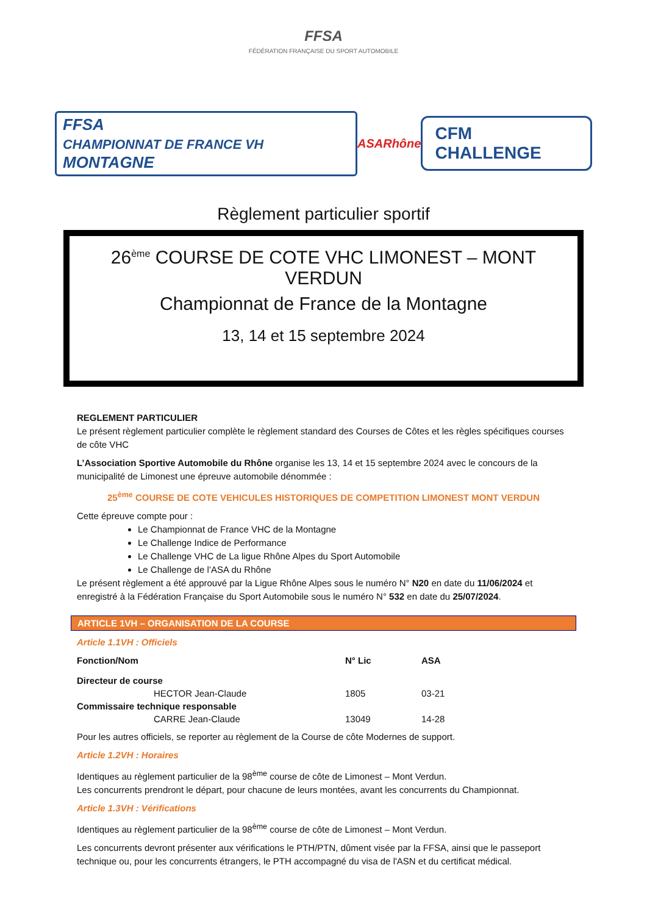FFSA
FÉDÉRATION FRANÇAISE DU SPORT AUTOMOBILE
FFSA
CHAMPIONNAT DE FRANCE VH MONTAGNE
ASARhône
CFM CHALLENGE
Règlement particulier sportif
26<sup>ème</sup> COURSE DE COTE VHC LIMONEST – MONT VERDUN
Championnat de France de la Montagne
13, 14 et 15 septembre 2024
REGLEMENT PARTICULIER
Le présent règlement particulier complète le règlement standard des Courses de Côtes et les règles spécifiques courses de côte VHC
L’Association Sportive Automobile du Rhône organise les 13, 14 et 15 septembre 2024 avec le concours de la municipalité de Limonest une épreuve automobile dénommée :
25<sup>ème</sup> COURSE DE COTE VEHICULES HISTORIQUES DE COMPETITION LIMONEST MONT VERDUN
Cette épreuve compte pour :
Le Championnat de France VHC de la Montagne
Le Challenge Indice de Performance
Le Challenge VHC de La ligue Rhône Alpes du Sport Automobile
Le Challenge de l’ASA du Rhône
Le présent règlement a été approuvé par la Ligue Rhône Alpes sous le numéro N° N20 en date du 11/06/2024 et enregistré à la Fédération Française du Sport Automobile sous le numéro N° 532 en date du 25/07/2024.
ARTICLE 1VH – ORGANISATION DE LA COURSE
Article 1.1VH : Officiels
| Fonction/Nom | N° Lic | ASA |
| --- | --- | --- |
| Directeur de course | | |
| HECTOR Jean-Claude | 1805 | 03-21 |
| Commissaire technique responsable | | |
| CARRE Jean-Claude | 13049 | 14-28 |
Pour les autres officiels, se reporter au règlement de la Course de côte Modernes de support.
Article 1.2VH : Horaires
Identiques au règlement particulier de la 98<sup>ème</sup> course de côte de Limonest – Mont Verdun.
Les concurrents prendront le départ, pour chacune de leurs montées, avant les concurrents du Championnat.
Article 1.3VH : Vérifications
Identiques au règlement particulier de la 98<sup>ème</sup> course de côte de Limonest – Mont Verdun.
Les concurrents devront présenter aux vérifications le PTH/PTN, dûment visée par la FFSA, ainsi que le passeport technique ou, pour les concurrents étrangers, le PTH accompagné du visa de l'ASN et du certificat médical.